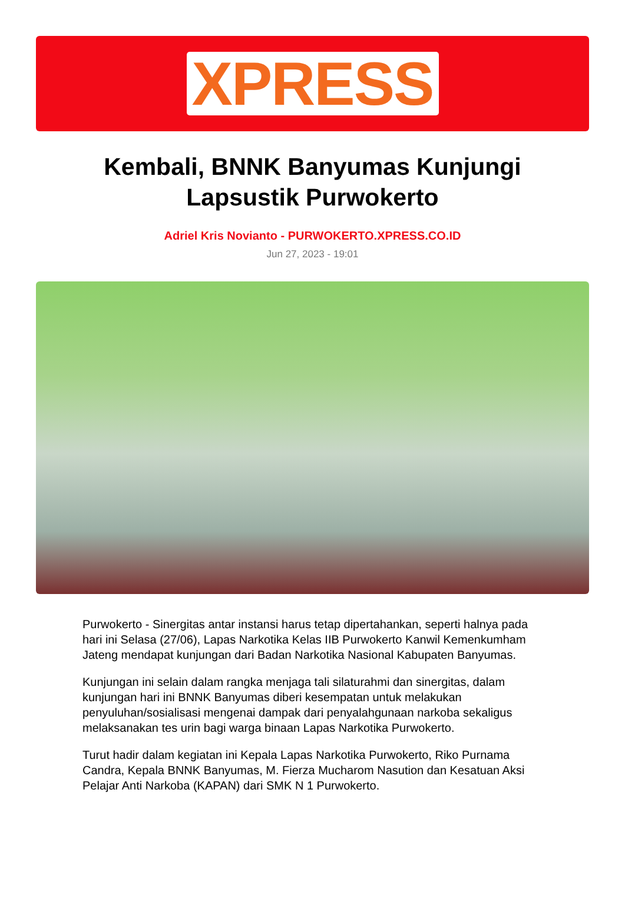XPRESS
Kembali, BNNK Banyumas Kunjungi Lapsustik Purwokerto
Adriel Kris Novianto - PURWOKERTO.XPRESS.CO.ID
Jun 27, 2023 - 19:01
Purwokerto - Sinergitas antar instansi harus tetap dipertahankan, seperti halnya pada hari ini Selasa (27/06), Lapas Narkotika Kelas IIB Purwokerto Kanwil Kemenkumham Jateng mendapat kunjungan dari Badan Narkotika Nasional Kabupaten Banyumas.
Kunjungan ini selain dalam rangka menjaga tali silaturahmi dan sinergitas, dalam kunjungan hari ini BNNK Banyumas diberi kesempatan untuk melakukan penyuluhan/sosialisasi mengenai dampak dari penyalahgunaan narkoba sekaligus melaksanakan tes urin bagi warga binaan Lapas Narkotika Purwokerto.
Turut hadir dalam kegiatan ini Kepala Lapas Narkotika Purwokerto, Riko Purnama Candra, Kepala BNNK Banyumas, M. Fierza Mucharom Nasution dan Kesatuan Aksi Pelajar Anti Narkoba (KAPAN) dari SMK N 1 Purwokerto.